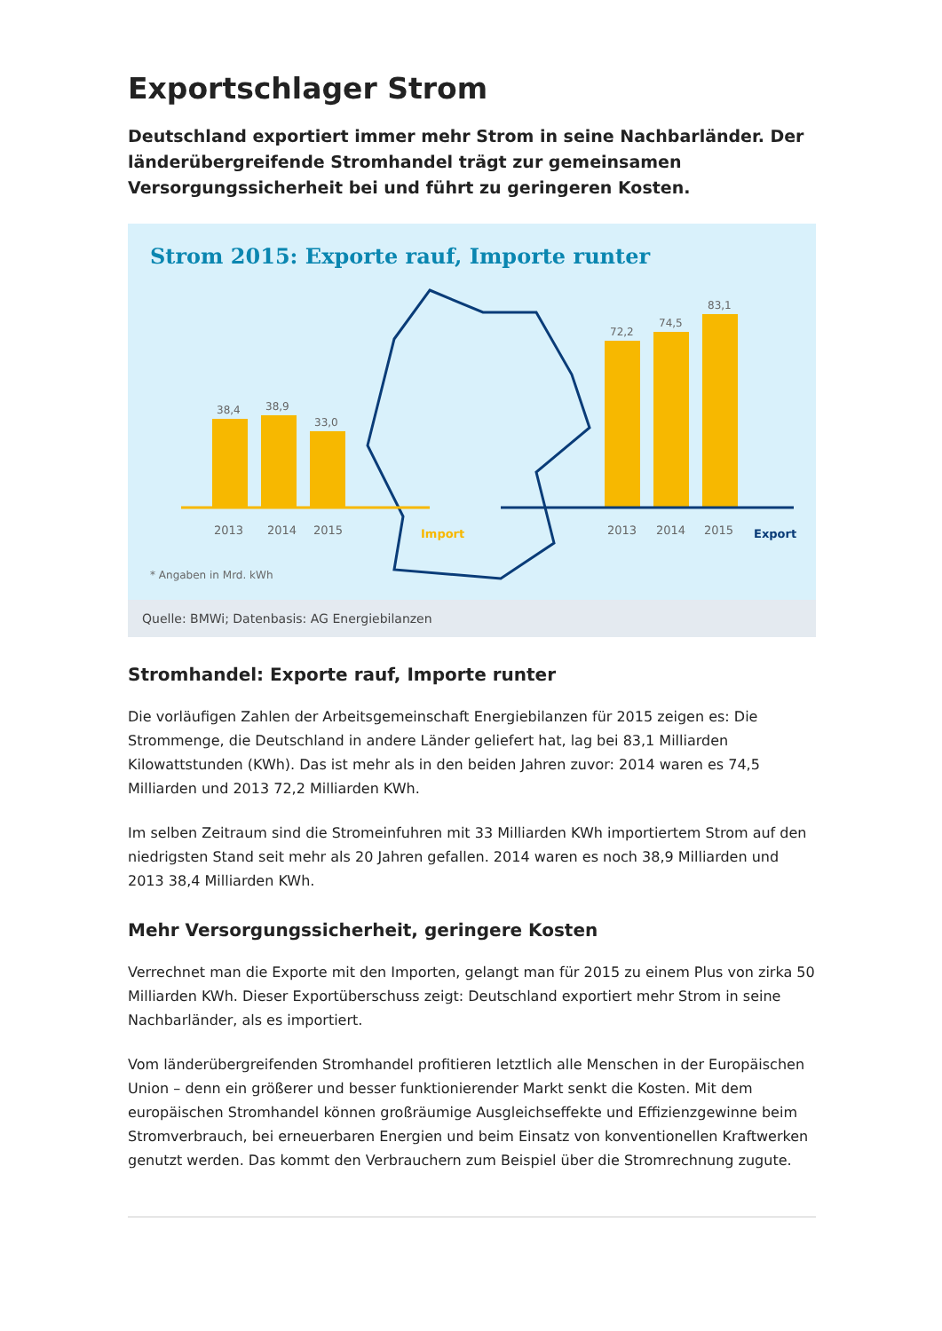Exportschlager Strom
Deutschland exportiert immer mehr Strom in seine Nachbarländer. Der länderübergreifende Stromhandel trägt zur gemeinsamen Versorgungssicherheit bei und führt zu geringeren Kosten.
Strom 2015: Exporte rauf, Importe runter
38,4
38,9
33,0
72,2
74,5
83,1
2013
2014
2015
2013
2014
2015
Import
Export
* Angaben in Mrd. kWh
Quelle: BMWi; Datenbasis: AG Energiebilanzen
Stromhandel: Exporte rauf, Importe runter
Die vorläufigen Zahlen der Arbeitsgemeinschaft Energiebilanzen für 2015 zeigen es: Die Strommenge, die Deutschland in andere Länder geliefert hat, lag bei 83,1 Milliarden Kilowattstunden (KWh). Das ist mehr als in den beiden Jahren zuvor: 2014 waren es 74,5 Milliarden und 2013 72,2 Milliarden KWh.
Im selben Zeitraum sind die Stromeinfuhren mit 33 Milliarden KWh importiertem Strom auf den niedrigsten Stand seit mehr als 20 Jahren gefallen. 2014 waren es noch 38,9 Milliarden und 2013 38,4 Milliarden KWh.
Mehr Versorgungssicherheit, geringere Kosten
Verrechnet man die Exporte mit den Importen, gelangt man für 2015 zu einem Plus von zirka 50 Milliarden KWh. Dieser Exportüberschuss zeigt: Deutschland exportiert mehr Strom in seine Nachbarländer, als es importiert.
Vom länderübergreifenden Stromhandel profitieren letztlich alle Menschen in der Europäischen Union – denn ein größerer und besser funktionierender Markt senkt die Kosten. Mit dem europäischen Stromhandel können großräumige Ausgleichseffekte und Effizienzgewinne beim Stromverbrauch, bei erneuerbaren Energien und beim Einsatz von konventionellen Kraftwerken genutzt werden. Das kommt den Verbrauchern zum Beispiel über die Stromrechnung zugute.